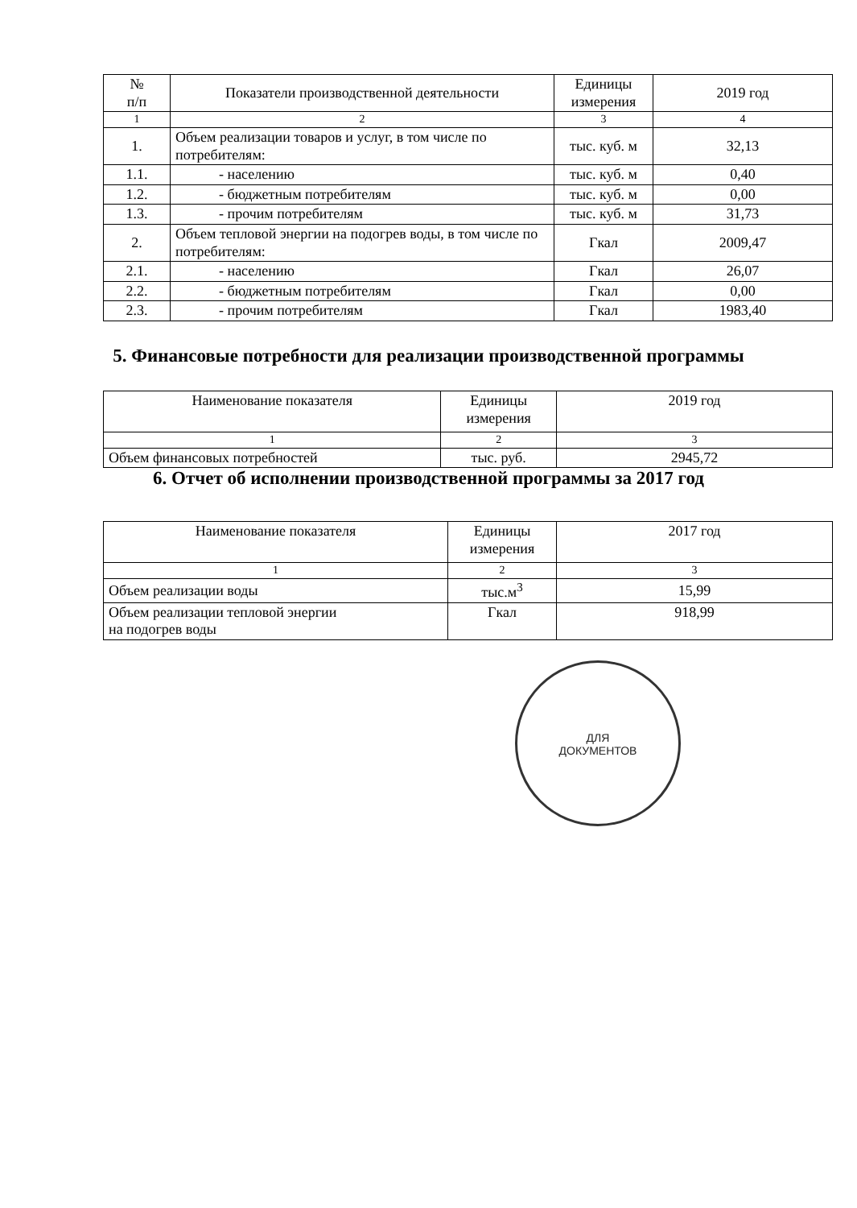| № п/п | Показатели производственной деятельности | Единицы измерения | 2019 год |
| --- | --- | --- | --- |
| 1 | 2 | 3 | 4 |
| 1. | Объем реализации товаров и услуг, в том числе по потребителям: | тыс. куб. м | 32,13 |
| 1.1. | - населению | тыс. куб. м | 0,40 |
| 1.2. | - бюджетным потребителям | тыс. куб. м | 0,00 |
| 1.3. | - прочим потребителям | тыс. куб. м | 31,73 |
| 2. | Объем тепловой энергии на подогрев воды, в том числе по потребителям: | Гкал | 2009,47 |
| 2.1. | - населению | Гкал | 26,07 |
| 2.2. | - бюджетным потребителям | Гкал | 0,00 |
| 2.3. | - прочим потребителям | Гкал | 1983,40 |
5. Финансовые потребности для реализации производственной программы
| Наименование показателя | Единицы измерения | 2019 год |
| --- | --- | --- |
| 1 | 2 | 3 |
| Объем финансовых потребностей | тыс. руб. | 2945,72 |
6. Отчет об исполнении производственной программы за 2017 год
| Наименование показателя | Единицы измерения | 2017 год |
| --- | --- | --- |
| 1 | 2 | 3 |
| Объем реализации воды | тыс.м<sup>3</sup> | 15,99 |
| Объем реализации тепловой энергии на подогрев воды | Гкал | 918,99 |
ДЛЯ
ДОКУМЕНТОВ